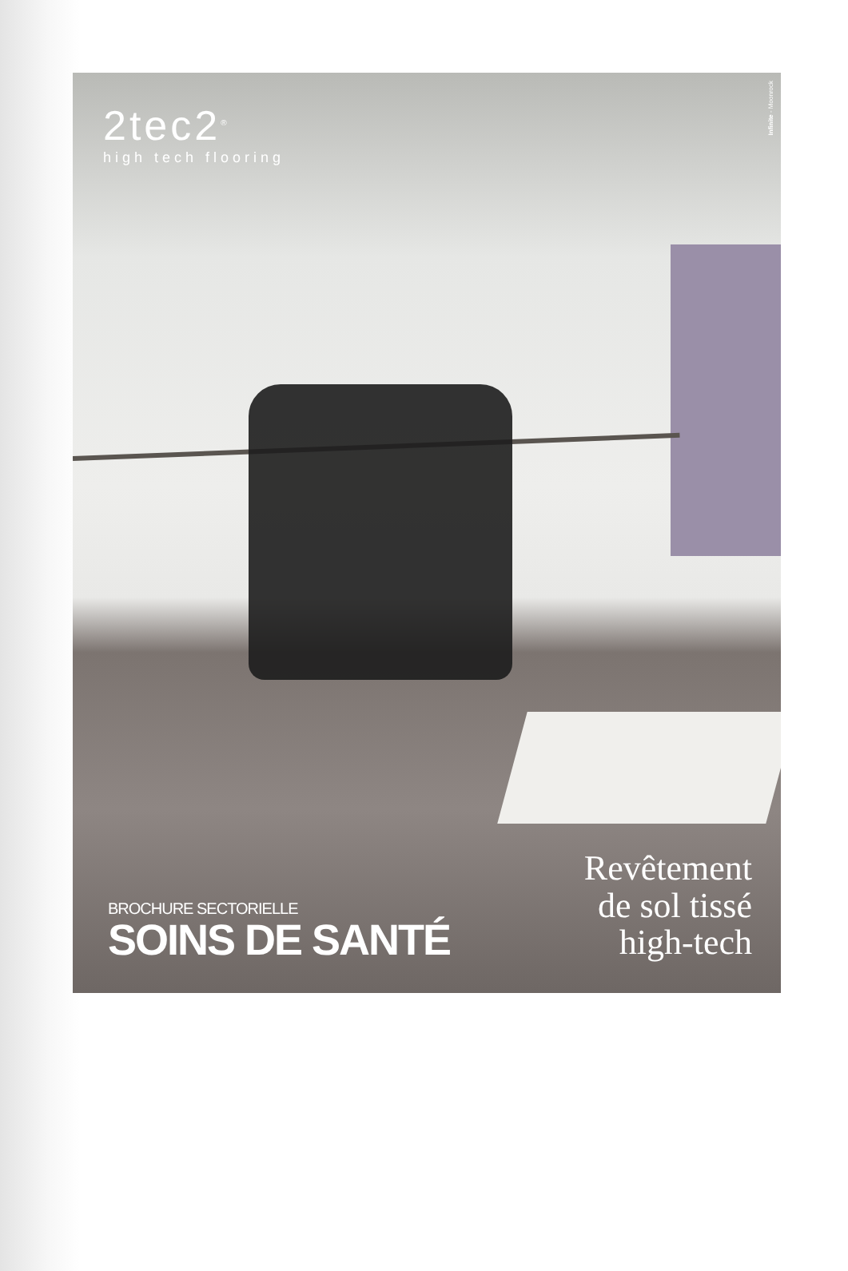2tec2<sup>®</sup>
high tech flooring
Infinite - Moonrock
BROCHURE SECTORIELLE
SOINS DE SANTÉ
Revêtement
de sol tissé
high-tech